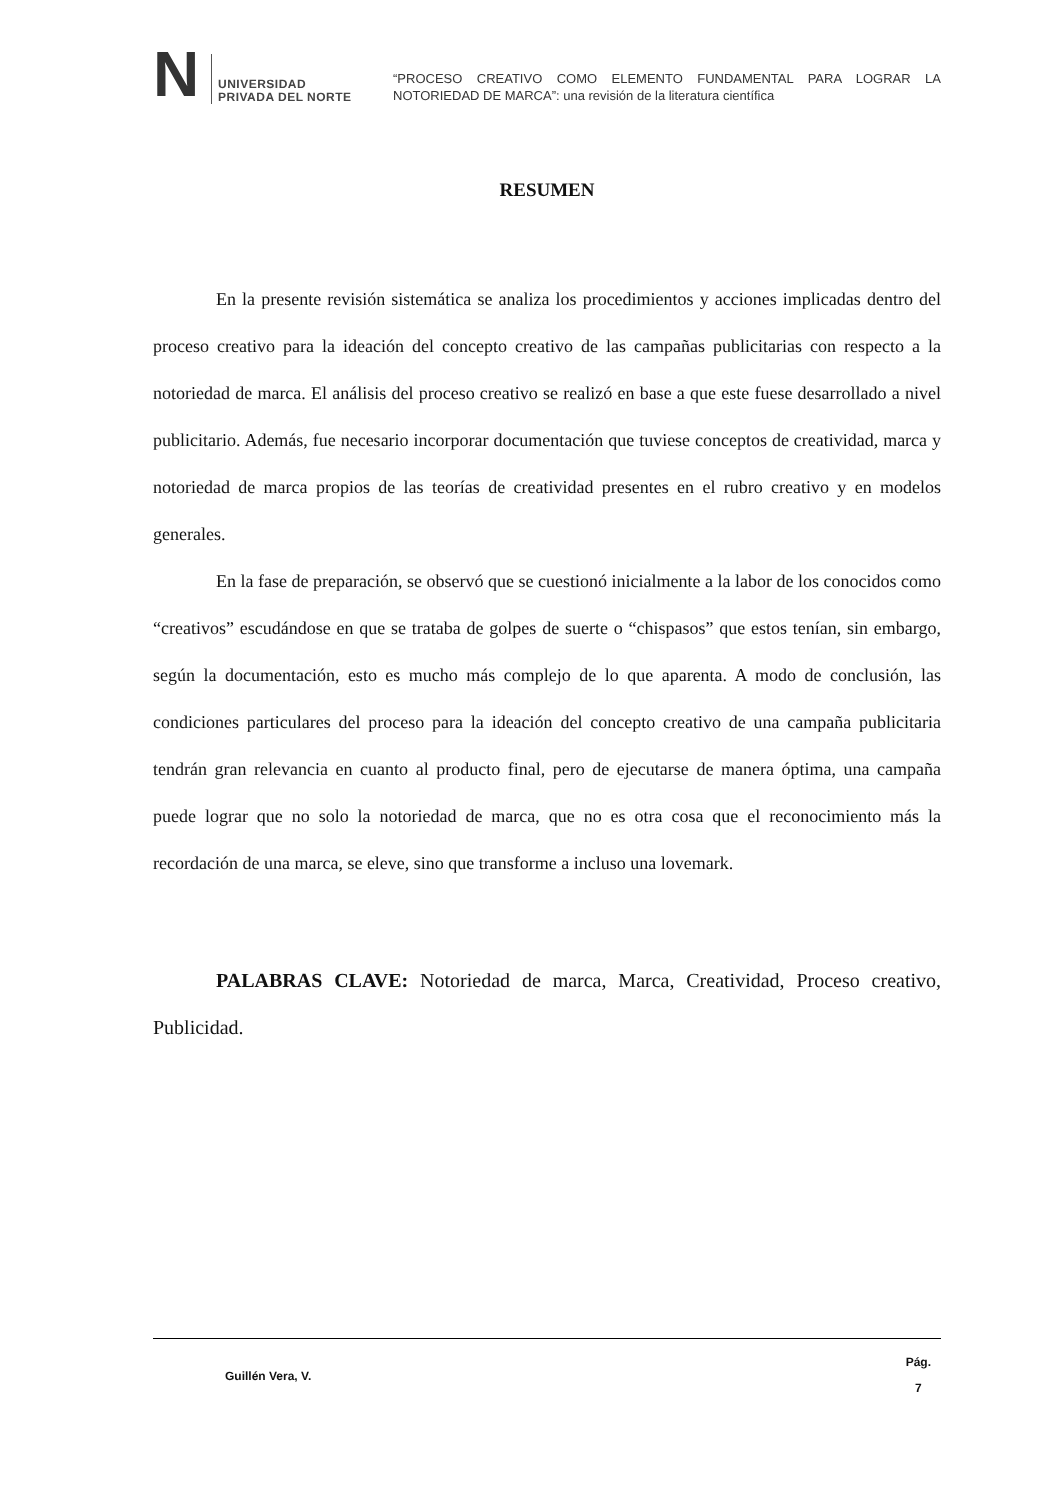N
UNIVERSIDAD
PRIVADA DEL NORTE
“PROCESO CREATIVO COMO ELEMENTO FUNDAMENTAL PARA LOGRAR LA NOTORIEDAD DE MARCA”: una revisión de la literatura científica
RESUMEN
En la presente revisión sistemática se analiza los procedimientos y acciones implicadas dentro del proceso creativo para la ideación del concepto creativo de las campañas publicitarias con respecto a la notoriedad de marca. El análisis del proceso creativo se realizó en base a que este fuese desarrollado a nivel publicitario. Además, fue necesario incorporar documentación que tuviese conceptos de creatividad, marca y notoriedad de marca propios de las teorías de creatividad presentes en el rubro creativo y en modelos generales.
En la fase de preparación, se observó que se cuestionó inicialmente a la labor de los conocidos como “creativos” escudándose en que se trataba de golpes de suerte o “chispasos” que estos tenían, sin embargo, según la documentación, esto es mucho más complejo de lo que aparenta. A modo de conclusión, las condiciones particulares del proceso para la ideación del concepto creativo de una campaña publicitaria tendrán gran relevancia en cuanto al producto final, pero de ejecutarse de manera óptima, una campaña puede lograr que no solo la notoriedad de marca, que no es otra cosa que el reconocimiento más la recordación de una marca, se eleve, sino que transforme a incluso una lovemark.
PALABRAS CLAVE: Notoriedad de marca, Marca, Creatividad, Proceso creativo, Publicidad.
Guillén Vera, V.
Pág.
7